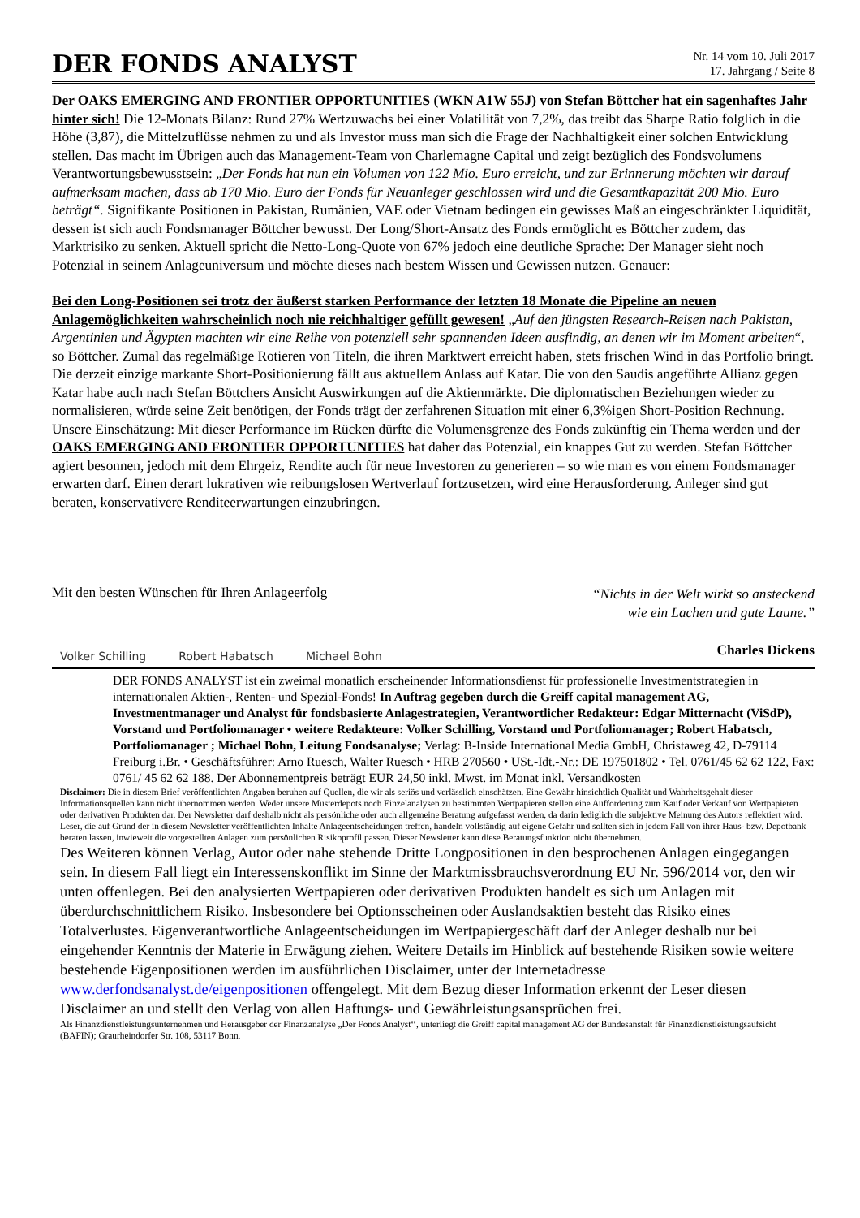DER FONDS ANALYST
Nr. 14 vom 10. Juli 2017
17. Jahrgang / Seite 8
Der OAKS EMERGING AND FRONTIER OPPORTUNITIES (WKN A1W 55J) von Stefan Böttcher hat ein sagenhaftes Jahr hinter sich! Die 12-Monats Bilanz: Rund 27% Wertzuwachs bei einer Volatilität von 7,2%, das treibt das Sharpe Ratio folglich in die Höhe (3,87), die Mittelzuflüsse nehmen zu und als Investor muss man sich die Frage der Nachhaltigkeit einer solchen Entwicklung stellen. Das macht im Übrigen auch das Management-Team von Charlemagne Capital und zeigt bezüglich des Fondsvolumens Verantwortungsbewusstsein: „Der Fonds hat nun ein Volumen von 122 Mio. Euro erreicht, und zur Erinnerung möchten wir darauf aufmerksam machen, dass ab 170 Mio. Euro der Fonds für Neuanleger geschlossen wird und die Gesamtkapazität 200 Mio. Euro beträgt“. Signifikante Positionen in Pakistan, Rumänien, VAE oder Vietnam bedingen ein gewisses Maß an eingeschränkter Liquidität, dessen ist sich auch Fondsmanager Böttcher bewusst. Der Long/Short-Ansatz des Fonds ermöglicht es Böttcher zudem, das Marktrisiko zu senken. Aktuell spricht die Netto-Long-Quote von 67% jedoch eine deutliche Sprache: Der Manager sieht noch Potenzial in seinem Anlageuniversum und möchte dieses nach bestem Wissen und Gewissen nutzen. Genauer:
Bei den Long-Positionen sei trotz der äußerst starken Performance der letzten 18 Monate die Pipeline an neuen Anlagemöglichkeiten wahrscheinlich noch nie reichhaltiger gefüllt gewesen! „Auf den jüngsten Research-Reisen nach Pakistan, Argentinien und Ägypten machten wir eine Reihe von potenziell sehr spannenden Ideen ausfindig, an denen wir im Moment arbeiten“, so Böttcher. Zumal das regelmäßige Rotieren von Titeln, die ihren Marktwert erreicht haben, stets frischen Wind in das Portfolio bringt. Die derzeit einzige markante Short-Positionierung fällt aus aktuellem Anlass auf Katar. Die von den Saudis angeführte Allianz gegen Katar habe auch nach Stefan Böttchers Ansicht Auswirkungen auf die Aktienmärkte. Die diplomatischen Beziehungen wieder zu normalisieren, würde seine Zeit benötigen, der Fonds trägt der zerfahrenen Situation mit einer 6,3%igen Short-Position Rechnung. Unsere Einschätzung: Mit dieser Performance im Rücken dürfte die Volumensgrenze des Fonds zukünftig ein Thema werden und der OAKS EMERGING AND FRONTIER OPPORTUNITIES hat daher das Potenzial, ein knappes Gut zu werden. Stefan Böttcher agiert besonnen, jedoch mit dem Ehrgeiz, Rendite auch für neue Investoren zu generieren – so wie man es von einem Fondsmanager erwarten darf. Einen derart lukrativen wie reibungslosen Wertverlauf fortzusetzen, wird eine Herausforderung. Anleger sind gut beraten, konservativere Renditeerwartungen einzubringen.
Mit den besten Wünschen für Ihren Anlageerfolg
Volker Schilling Robert Habatsch Michael Bohn
“Nichts in der Welt wirkt so ansteckend
wie ein Lachen und gute Laune.”
Charles Dickens
DER FONDS ANALYST ist ein zweimal monatlich erscheinender Informationsdienst für professionelle Investmentstrategien in internationalen Aktien-, Renten- und Spezial-Fonds! In Auftrag gegeben durch die Greiff capital management AG, Investmentmanager und Analyst für fondsbasierte Anlagestrategien, Verantwortlicher Redakteur: Edgar Mitternacht (ViSdP), Vorstand und Portfoliomanager • weitere Redakteure: Volker Schilling, Vorstand und Portfoliomanager; Robert Habatsch, Portfoliomanager ; Michael Bohn, Leitung Fondsanalyse; Verlag: B-Inside International Media GmbH, Christaweg 42, D-79114 Freiburg i.Br. • Geschäftsführer: Arno Ruesch, Walter Ruesch • HRB 270560 • USt.-Idt.-Nr.: DE 197501802 • Tel. 0761/45 62 62 122, Fax: 0761/ 45 62 62 188. Der Abonnementpreis beträgt EUR 24,50 inkl. Mwst. im Monat inkl. Versandkosten
Disclaimer: Die in diesem Brief veröffentlichten Angaben beruhen auf Quellen, die wir als seriös und verlässlich einschätzen. Eine Gewähr hinsichtlich Qualität und Wahrheitsgehalt dieser Informationsquellen kann nicht übernommen werden. Weder unsere Musterdepots noch Einzelanalysen zu bestimmten Wertpapieren stellen eine Aufforderung zum Kauf oder Verkauf von Wertpapieren oder derivativen Produkten dar. Der Newsletter darf deshalb nicht als persönliche oder auch allgemeine Beratung aufgefasst werden, da darin lediglich die subjektive Meinung des Autors reflektiert wird. Leser, die auf Grund der in diesem Newsletter veröffentlichten Inhalte Anlageentscheidungen treffen, handeln vollständig auf eigene Gefahr und sollten sich in jedem Fall von ihrer Haus- bzw. Depotbank beraten lassen, inwieweit die vorgestellten Anlagen zum persönlichen Risikoprofil passen. Dieser Newsletter kann diese Beratungsfunktion nicht übernehmen.
Des Weiteren können Verlag, Autor oder nahe stehende Dritte Longpositionen in den besprochenen Anlagen eingegangen sein. In diesem Fall liegt ein Interessenskonflikt im Sinne der Marktmissbrauchsverordnung EU Nr. 596/2014 vor, den wir unten offenlegen. Bei den analysierten Wertpapieren oder derivativen Produkten handelt es sich um Anlagen mit überdurchschnittlichem Risiko. Insbesondere bei Optionsscheinen oder Auslandsaktien besteht das Risiko eines Totalverlustes. Eigenverantwortliche Anlageentscheidungen im Wertpapiergeschäft darf der Anleger deshalb nur bei eingehender Kenntnis der Materie in Erwägung ziehen. Weitere Details im Hinblick auf bestehende Risiken sowie weitere bestehende Eigenpositionen werden im ausführlichen Disclaimer, unter der Internetadresse www.derfondsanalyst.de/eigenpositionen offengelegt. Mit dem Bezug dieser Information erkennt der Leser diesen Disclaimer an und stellt den Verlag von allen Haftungs- und Gewährleistungsansprüchen frei.
Als Finanzdienstleistungsunternehmen und Herausgeber der Finanzanalyse „Der Fonds Analyst‘‘, unterliegt die Greiff capital management AG der Bundesanstalt für Finanzdienstleistungsaufsicht (BAFIN); Graurheindorfer Str. 108, 53117 Bonn.